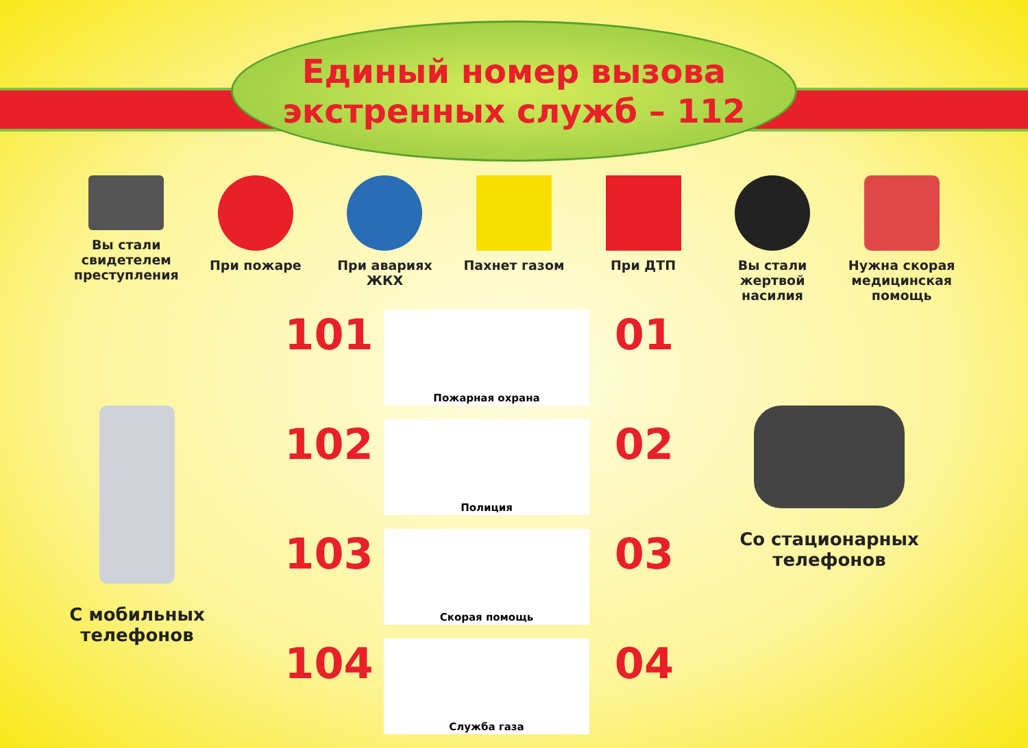Единый номер вызова
экстренных служб – 112
Вы стали свидетелем преступления
При пожаре При авариях ЖКХ
Пахнет газом При ДТП Вы стали жертвой насилия
Нужна скорая медицинская помощь
С мобильных
телефонов
101
102
103
104
Пожарная охрана
Полиция
Скорая помощь
Служба газа
01
02
03
04
Со стационарных
телефонов